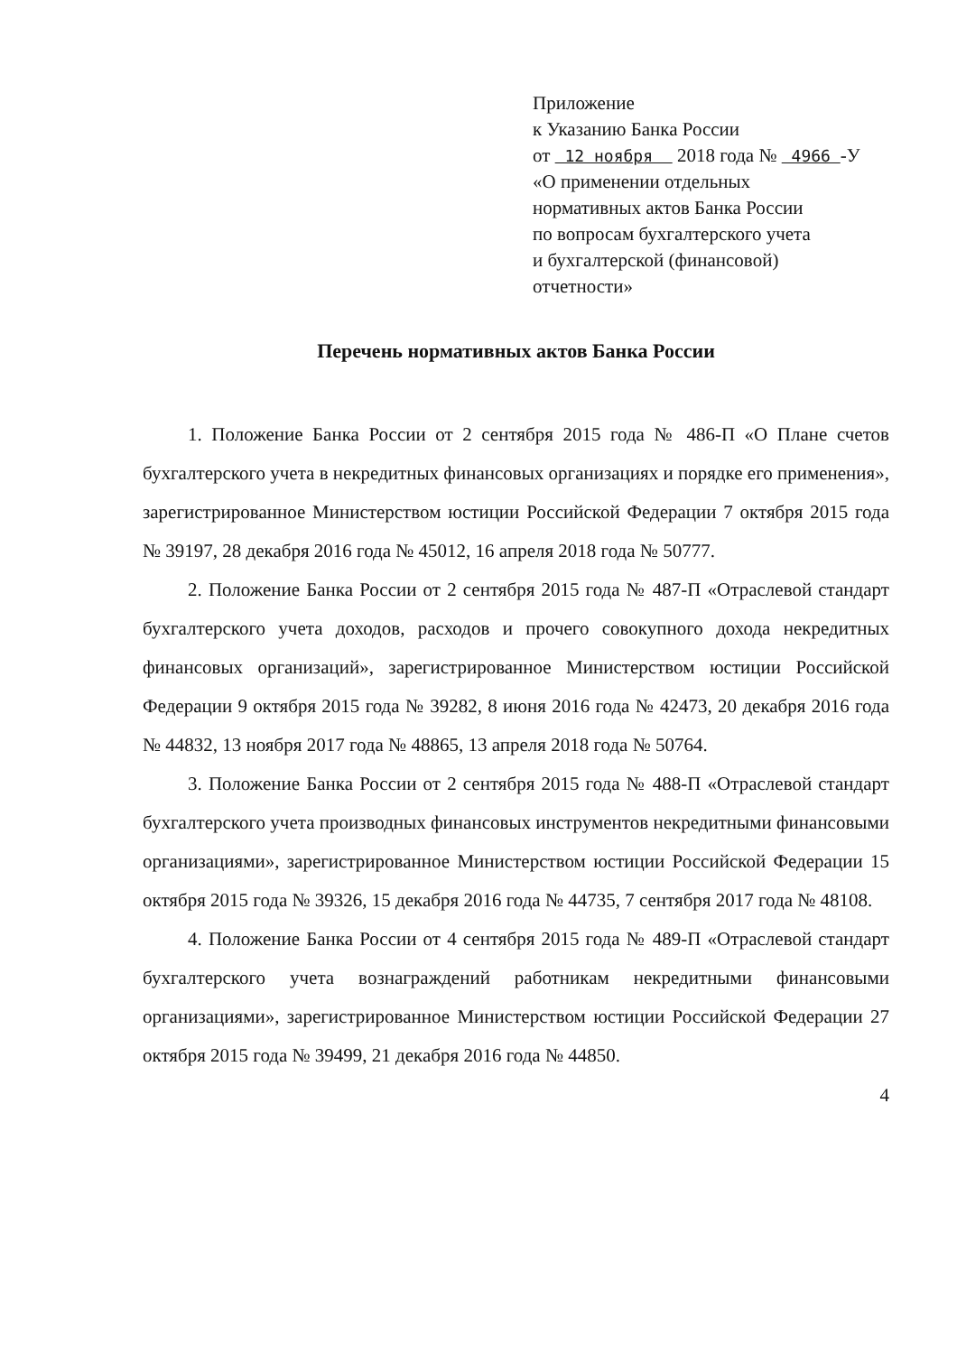Приложение
к Указанию Банка России
от 12 ноября 2018 года № 4966 -У
«О применении отдельных
нормативных актов Банка России
по вопросам бухгалтерского учета
и бухгалтерской (финансовой)
отчетности»
Перечень нормативных актов Банка России
1. Положение Банка России от 2 сентября 2015 года № 486-П «О Плане счетов бухгалтерского учета в некредитных финансовых организациях и порядке его применения», зарегистрированное Министерством юстиции Российской Федерации 7 октября 2015 года № 39197, 28 декабря 2016 года № 45012, 16 апреля 2018 года № 50777.
2. Положение Банка России от 2 сентября 2015 года № 487-П «Отраслевой стандарт бухгалтерского учета доходов, расходов и прочего совокупного дохода некредитных финансовых организаций», зарегистрированное Министерством юстиции Российской Федерации 9 октября 2015 года № 39282, 8 июня 2016 года № 42473, 20 декабря 2016 года № 44832, 13 ноября 2017 года № 48865, 13 апреля 2018 года № 50764.
3. Положение Банка России от 2 сентября 2015 года № 488-П «Отраслевой стандарт бухгалтерского учета производных финансовых инструментов некредитными финансовыми организациями», зарегистрированное Министерством юстиции Российской Федерации 15 октября 2015 года № 39326, 15 декабря 2016 года № 44735, 7 сентября 2017 года № 48108.
4. Положение Банка России от 4 сентября 2015 года № 489-П «Отраслевой стандарт бухгалтерского учета вознаграждений работникам некредитными финансовыми организациями», зарегистрированное Министерством юстиции Российской Федерации 27 октября 2015 года № 39499, 21 декабря 2016 года № 44850.
4